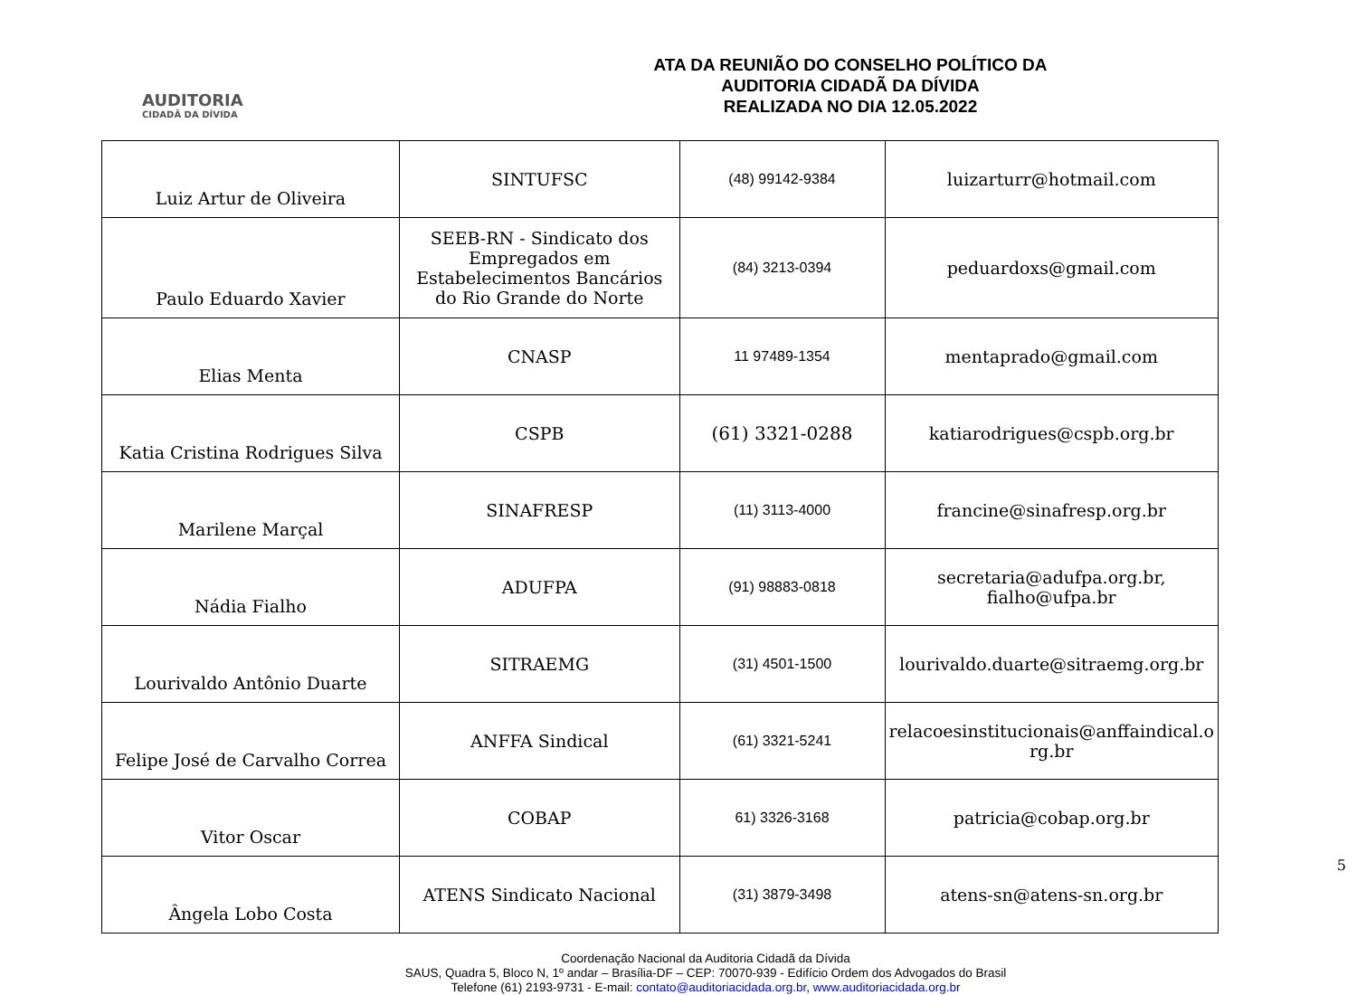AUDITORIA
CIDADÃ DA DÍVIDA
ATA DA REUNIÃO DO CONSELHO POLÍTICO DA
AUDITORIA CIDADÃ DA DÍVIDA
REALIZADA NO DIA 12.05.2022
| Luiz Artur de Oliveira | SINTUFSC | (48) 99142-9384 | luizarturr@hotmail.com |
| Paulo Eduardo Xavier | SEEB-RN - Sindicato dos Empregados em Estabelecimentos Bancários do Rio Grande do Norte | (84) 3213-0394 | peduardoxs@gmail.com |
| Elias Menta | CNASP | 11 97489-1354 | mentaprado@gmail.com |
| Katia Cristina Rodrigues Silva | CSPB | (61) 3321-0288 | katiarodrigues@cspb.org.br |
| Marilene Marçal | SINAFRESP | (11) 3113-4000 | francine@sinafresp.org.br |
| Nádia Fialho | ADUFPA | (91) 98883-0818 | secretaria@adufpa.org.br, fialho@ufpa.br |
| Lourivaldo Antônio Duarte | SITRAEMG | (31) 4501-1500 | lourivaldo.duarte@sitraemg.org.br |
| Felipe José de Carvalho Correa | ANFFA Sindical | (61) 3321-5241 | relacoesinstitucionais@anffaindical.o rg.br |
| Vitor Oscar | COBAP | 61) 3326-3168 | patricia@cobap.org.br |
| Ângela Lobo Costa | ATENS Sindicato Nacional | (31) 3879-3498 | atens-sn@atens-sn.org.br |
5
Coordenação Nacional da Auditoria Cidadã da Dívida
SAUS, Quadra 5, Bloco N, 1º andar – Brasília-DF – CEP: 70070-939 - Edifício Ordem dos Advogados do Brasil
Telefone (61) 2193-9731 - E-mail: contato@auditoriacidada.org.br, www.auditoriacidada.org.br